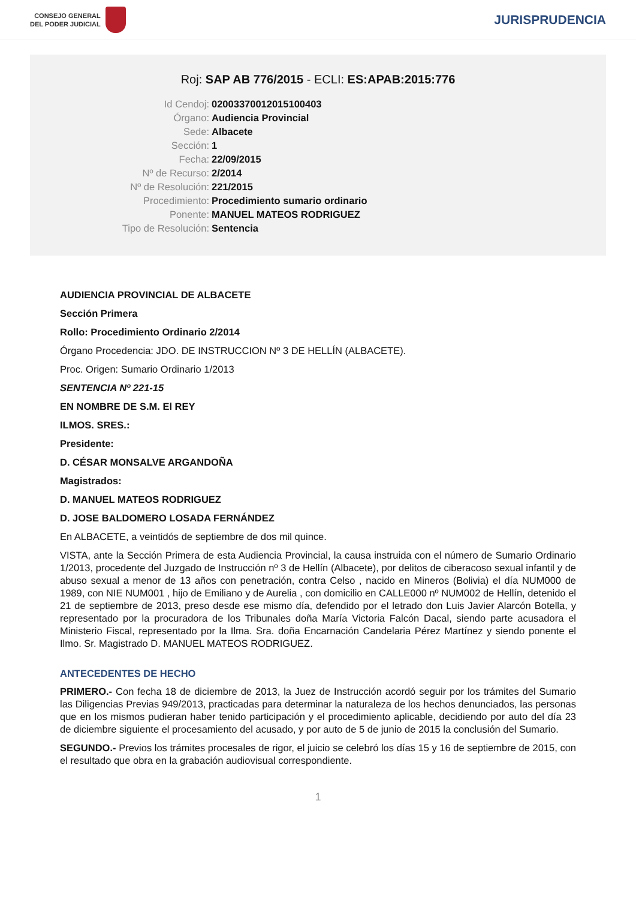CONSEJO GENERAL
DEL PODER JUDICIAL
JURISPRUDENCIA
Roj: SAP AB 776/2015 - ECLI: ES:APAB:2015:776
Id Cendoj:
02003370012015100403
Órgano:
Audiencia Provincial
Sede:
Albacete
Sección:
1
Fecha:
22/09/2015
Nº de Recurso:
2/2014
Nº de Resolución:
221/2015
Procedimiento:
Procedimiento sumario ordinario
Ponente:
MANUEL MATEOS RODRIGUEZ
Tipo de Resolución:
Sentencia
AUDIENCIA PROVINCIAL DE ALBACETE
Sección Primera
Rollo: Procedimiento Ordinario 2/2014
Órgano Procedencia: JDO. DE INSTRUCCION Nº 3 DE HELLÍN (ALBACETE).
Proc. Origen: Sumario Ordinario 1/2013
SENTENCIA Nº 221-15
EN NOMBRE DE S.M. El REY
ILMOS. SRES.:
Presidente:
D. CÉSAR MONSALVE ARGANDOÑA
Magistrados:
D. MANUEL MATEOS RODRIGUEZ
D. JOSE BALDOMERO LOSADA FERNÁNDEZ
En ALBACETE, a veintidós de septiembre de dos mil quince.
VISTA, ante la Sección Primera de esta Audiencia Provincial, la causa instruida con el número de Sumario Ordinario 1/2013, procedente del Juzgado de Instrucción nº 3 de Hellín (Albacete), por delitos de ciberacoso sexual infantil y de abuso sexual a menor de 13 años con penetración, contra Celso , nacido en Mineros (Bolivia) el día NUM000 de 1989, con NIE NUM001 , hijo de Emiliano y de Aurelia , con domicilio en CALLE000 nº NUM002 de Hellín, detenido el 21 de septiembre de 2013, preso desde ese mismo día, defendido por el letrado don Luis Javier Alarcón Botella, y representado por la procuradora de los Tribunales doña María Victoria Falcón Dacal, siendo parte acusadora el Ministerio Fiscal, representado por la Ilma. Sra. doña Encarnación Candelaria Pérez Martínez y siendo ponente el Ilmo. Sr. Magistrado D. MANUEL MATEOS RODRIGUEZ.
ANTECEDENTES DE HECHO
PRIMERO.- Con fecha 18 de diciembre de 2013, la Juez de Instrucción acordó seguir por los trámites del Sumario las Diligencias Previas 949/2013, practicadas para determinar la naturaleza de los hechos denunciados, las personas que en los mismos pudieran haber tenido participación y el procedimiento aplicable, decidiendo por auto del día 23 de diciembre siguiente el procesamiento del acusado, y por auto de 5 de junio de 2015 la conclusión del Sumario.
SEGUNDO.- Previos los trámites procesales de rigor, el juicio se celebró los días 15 y 16 de septiembre de 2015, con el resultado que obra en la grabación audiovisual correspondiente.
1